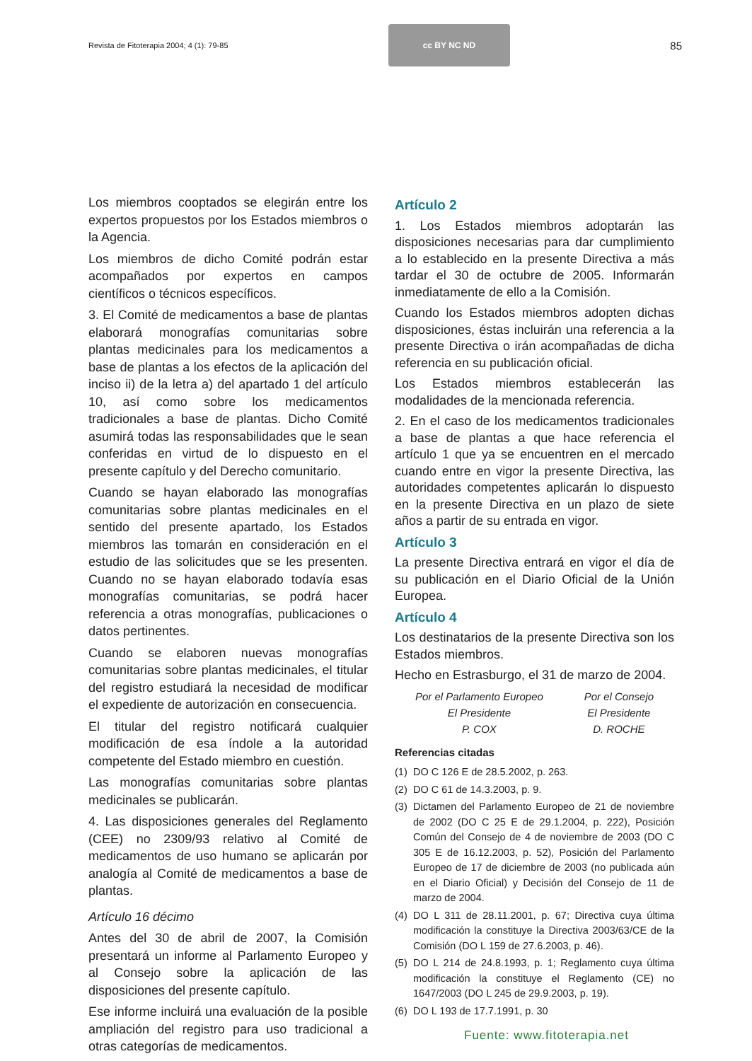Revista de Fitoterapia 2004; 4 (1): 79-85
cc BY NC ND
85
Los miembros cooptados se elegirán entre los expertos propuestos por los Estados miembros o la Agencia.
Los miembros de dicho Comité podrán estar acompañados por expertos en campos científicos o técnicos específicos.
3. El Comité de medicamentos a base de plantas elaborará monografías comunitarias sobre plantas medicinales para los medicamentos a base de plantas a los efectos de la aplicación del inciso ii) de la letra a) del apartado 1 del artículo 10, así como sobre los medicamentos tradicionales a base de plantas. Dicho Comité asumirá todas las responsabilidades que le sean conferidas en virtud de lo dispuesto en el presente capítulo y del Derecho comunitario.
Cuando se hayan elaborado las monografías comunitarias sobre plantas medicinales en el sentido del presente apartado, los Estados miembros las tomarán en consideración en el estudio de las solicitudes que se les presenten. Cuando no se hayan elaborado todavía esas monografías comunitarias, se podrá hacer referencia a otras monografías, publicaciones o datos pertinentes.
Cuando se elaboren nuevas monografías comunitarias sobre plantas medicinales, el titular del registro estudiará la necesidad de modificar el expediente de autorización en consecuencia.
El titular del registro notificará cualquier modificación de esa índole a la autoridad competente del Estado miembro en cuestión.
Las monografías comunitarias sobre plantas medicinales se publicarán.
4. Las disposiciones generales del Reglamento (CEE) no 2309/93 relativo al Comité de medicamentos de uso humano se aplicarán por analogía al Comité de medicamentos a base de plantas.
Artículo 16 décimo
Antes del 30 de abril de 2007, la Comisión presentará un informe al Parlamento Europeo y al Consejo sobre la aplicación de las disposiciones del presente capítulo.
Ese informe incluirá una evaluación de la posible ampliación del registro para uso tradicional a otras categorías de medicamentos.
Artículo 2
1. Los Estados miembros adoptarán las disposiciones necesarias para dar cumplimiento a lo establecido en la presente Directiva a más tardar el 30 de octubre de 2005. Informarán inmediatamente de ello a la Comisión.
Cuando los Estados miembros adopten dichas disposiciones, éstas incluirán una referencia a la presente Directiva o irán acompañadas de dicha referencia en su publicación oficial.
Los Estados miembros establecerán las modalidades de la mencionada referencia.
2. En el caso de los medicamentos tradicionales a base de plantas a que hace referencia el artículo 1 que ya se encuentren en el mercado cuando entre en vigor la presente Directiva, las autoridades competentes aplicarán lo dispuesto en la presente Directiva en un plazo de siete años a partir de su entrada en vigor.
Artículo 3
La presente Directiva entrará en vigor el día de su publicación en el Diario Oficial de la Unión Europea.
Artículo 4
Los destinatarios de la presente Directiva son los Estados miembros.
Hecho en Estrasburgo, el 31 de marzo de 2004.
Por el Parlamento Europeo
El Presidente
P. COX
Por el Consejo
El Presidente
D. ROCHE
Referencias citadas
(1)
DO C 126 E de 28.5.2002, p. 263.
(2)
DO C 61 de 14.3.2003, p. 9.
(3)
Dictamen del Parlamento Europeo de 21 de noviembre de 2002 (DO C 25 E de 29.1.2004, p. 222), Posición Común del Consejo de 4 de noviembre de 2003 (DO C 305 E de 16.12.2003, p. 52), Posición del Parlamento Europeo de 17 de diciembre de 2003 (no publicada aún en el Diario Oficial) y Decisión del Consejo de 11 de marzo de 2004.
(4)
DO L 311 de 28.11.2001, p. 67; Directiva cuya última modificación la constituye la Directiva 2003/63/CE de la Comisión (DO L 159 de 27.6.2003, p. 46).
(5)
DO L 214 de 24.8.1993, p. 1; Reglamento cuya última modificación la constituye el Reglamento (CE) no 1647/2003 (DO L 245 de 29.9.2003, p. 19).
(6)
DO L 193 de 17.7.1991, p. 30
Fuente: www.fitoterapia.net